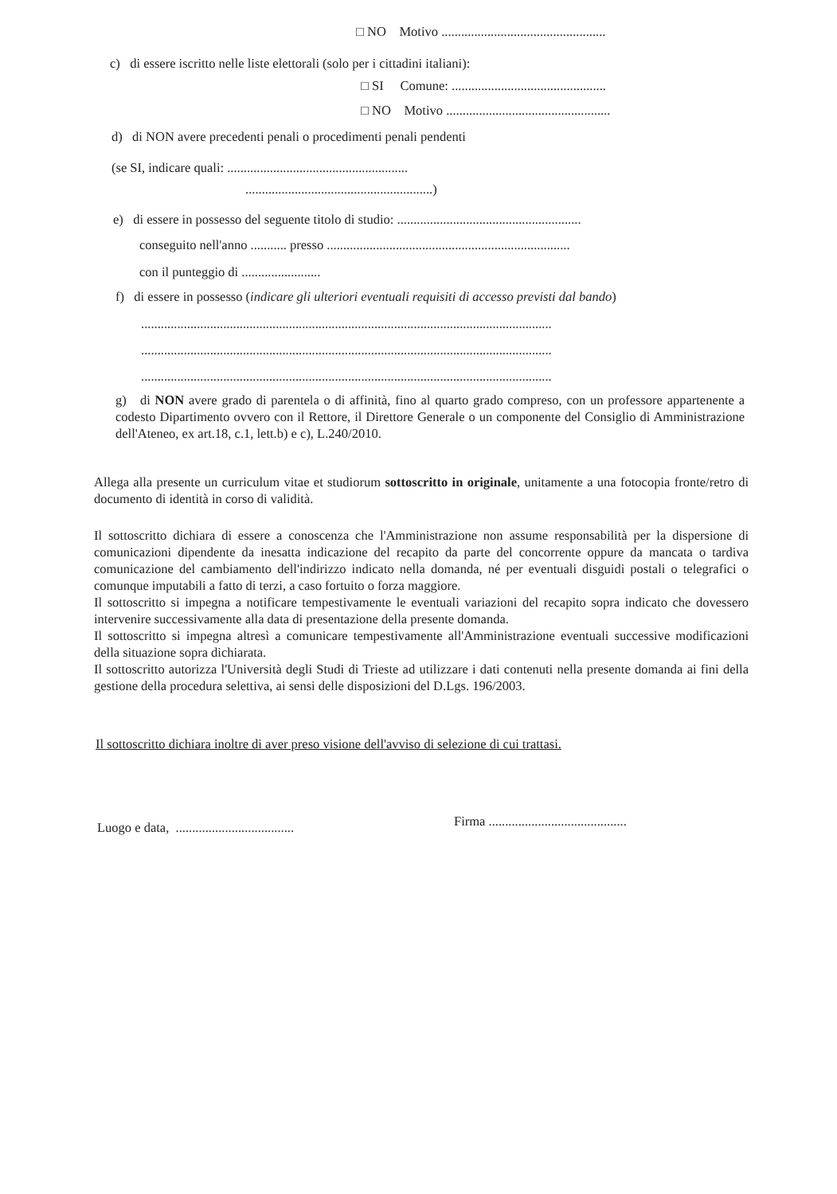□ NO Motivo ..................................................
c) di essere iscritto nelle liste elettorali (solo per i cittadini italiani):
□ SI Comune: ...............................................
□ NO Motivo ..................................................
d) di NON avere precedenti penali o procedimenti penali pendenti
(se SI, indicare quali: .......................................................
.........................................................)
e) di essere in possesso del seguente titolo di studio: ........................................................
conseguito nell'anno ........... presso ..........................................................................
con il punteggio di ........................
f) di essere in possesso (indicare gli ulteriori eventuali requisiti di accesso previsti dal bando)
.............................................................................................................................
.............................................................................................................................
.............................................................................................................................
g) di NON avere grado di parentela o di affinità, fino al quarto grado compreso, con un professore appartenente a codesto Dipartimento ovvero con il Rettore, il Direttore Generale o un componente del Consiglio di Amministrazione dell'Ateneo, ex art.18, c.1, lett.b) e c), L.240/2010.
Allega alla presente un curriculum vitae et studiorum sottoscritto in originale, unitamente a una fotocopia fronte/retro di documento di identità in corso di validità.
Il sottoscritto dichiara di essere a conoscenza che l'Amministrazione non assume responsabilità per la dispersione di comunicazioni dipendente da inesatta indicazione del recapito da parte del concorrente oppure da mancata o tardiva comunicazione del cambiamento dell'indirizzo indicato nella domanda, né per eventuali disguidi postali o telegrafici o comunque imputabili a fatto di terzi, a caso fortuito o forza maggiore.
Il sottoscritto si impegna a notificare tempestivamente le eventuali variazioni del recapito sopra indicato che dovessero intervenire successivamente alla data di presentazione della presente domanda.
Il sottoscritto si impegna altresì a comunicare tempestivamente all'Amministrazione eventuali successive modificazioni della situazione sopra dichiarata.
Il sottoscritto autorizza l'Università degli Studi di Trieste ad utilizzare i dati contenuti nella presente domanda ai fini della gestione della procedura selettiva, ai sensi delle disposizioni del D.Lgs. 196/2003.
Il sottoscritto dichiara inoltre di aver preso visione dell'avviso di selezione di cui trattasi.
Luogo e data, .................................... Firma ..........................................